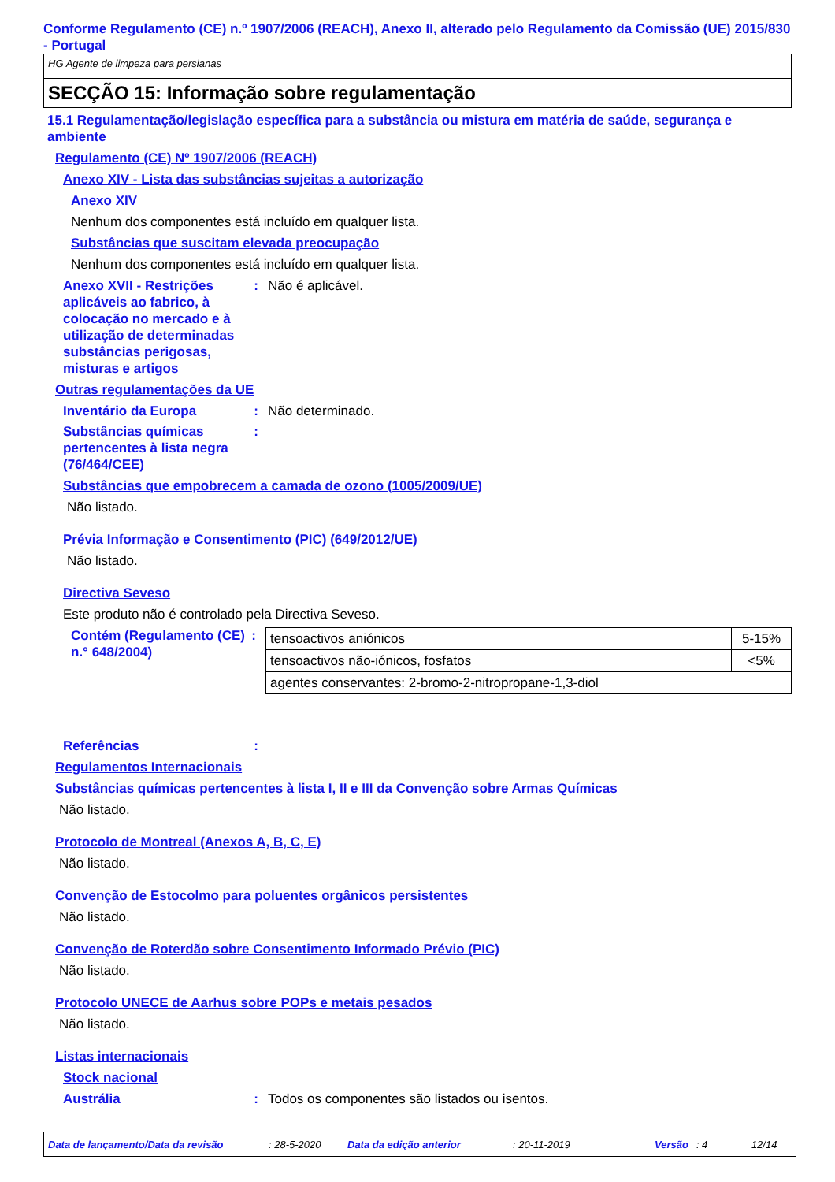Conforme Regulamento (CE) n.º 1907/2006 (REACH), Anexo II, alterado pelo Regulamento da Comissão (UE) 2015/830 - Portugal
HG Agente de limpeza para persianas
SECÇÃO 15: Informação sobre regulamentação
15.1 Regulamentação/legislação específica para a substância ou mistura em matéria de saúde, segurança e ambiente
Regulamento (CE) Nº 1907/2006 (REACH)
Anexo XIV - Lista das substâncias sujeitas a autorização
Anexo XIV
Nenhum dos componentes está incluído em qualquer lista.
Substâncias que suscitam elevada preocupação
Nenhum dos componentes está incluído em qualquer lista.
Anexo XVII - Restrições aplicáveis ao fabrico, à colocação no mercado e à utilização de determinadas substâncias perigosas, misturas e artigos
: Não é aplicável.
Outras regulamentações da UE
Inventário da Europa : Não determinado.
Substâncias químicas pertencentes à lista negra (76/464/CEE)
:
Substâncias que empobrecem a camada de ozono (1005/2009/UE)
Não listado.
Prévia Informação e Consentimento (PIC) (649/2012/UE)
Não listado.
Directiva Seveso
Este produto não é controlado pela Directiva Seveso.
Contém (Regulamento (CE) n.° 648/2004)
:
| tensoactivos aniónicos | 5-15% |
| tensoactivos não-iónicos, fosfatos | <5% |
| agentes conservantes: 2-bromo-2-nitropropane-1,3-diol | |
Referências :
Regulamentos Internacionais
Substâncias químicas pertencentes à lista I, II e III da Convenção sobre Armas Químicas
Não listado.
Protocolo de Montreal (Anexos A, B, C, E)
Não listado.
Convenção de Estocolmo para poluentes orgânicos persistentes
Não listado.
Convenção de Roterdão sobre Consentimento Informado Prévio (PIC)
Não listado.
Protocolo UNECE de Aarhus sobre POPs e metais pesados
Não listado.
Listas internacionais
Stock nacional
Austrália : Todos os componentes são listados ou isentos.
Data de lançamento/Data da revisão: 28-5-2020 Data da edição anterior: 20-11-2019 Versão: 4 12/14